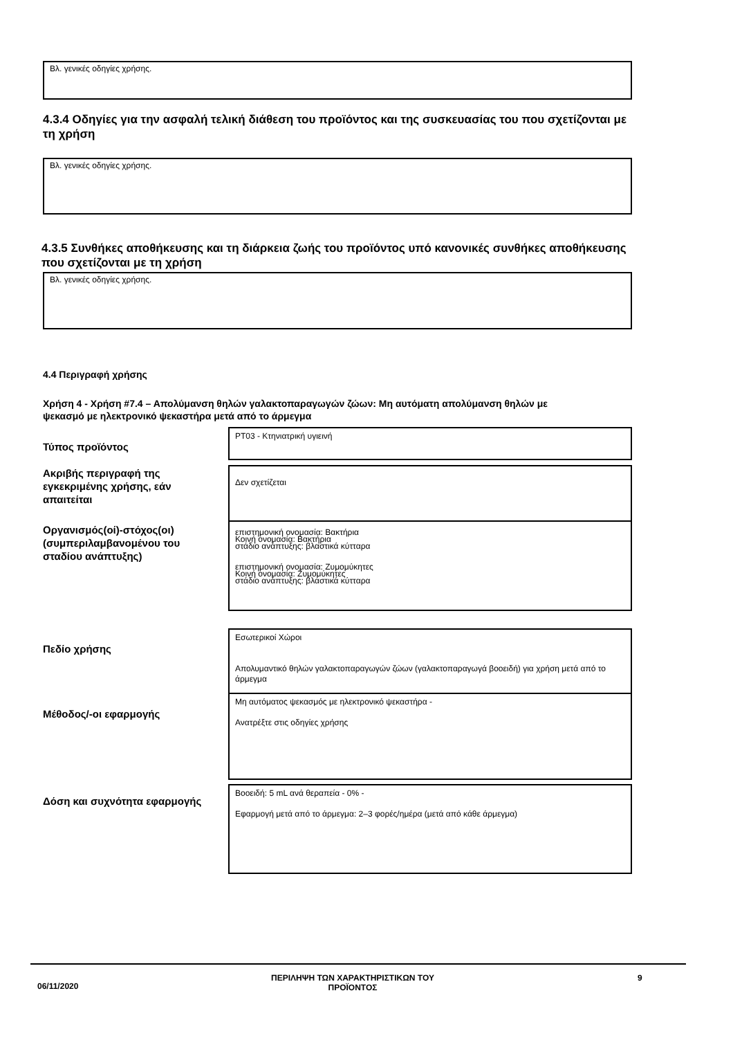Βλ. γενικές οδηγίες χρήσης.
4.3.4 Οδηγίες για την ασφαλή τελική διάθεση του προϊόντος και της συσκευασίας του που σχετίζονται με τη χρήση
Βλ. γενικές οδηγίες χρήσης.
4.3.5 Συνθήκες αποθήκευσης και τη διάρκεια ζωής του προϊόντος υπό κανονικές συνθήκες αποθήκευσης που σχετίζονται με τη χρήση
Βλ. γενικές οδηγίες χρήσης.
4.4 Περιγραφή χρήσης
Χρήση 4 - Χρήση #7.4 – Απολύμανση θηλών γαλακτοπαραγωγών ζώων: Μη αυτόματη απολύμανση θηλών με ψεκασμό με ηλεκτρονικό ψεκαστήρα μετά από το άρμεγμα
Τύπος προϊόντος
PT03 - Κτηνιατρική υγιεινή
Ακριβής περιγραφή της εγκεκριμένης χρήσης, εάν απαιτείται
Δεν σχετίζεται
Οργανισμός(οί)-στόχος(οι) (συμπεριλαμβανομένου του σταδίου ανάπτυξης)
επιστημονική ονομασία: Βακτήρια
Κοινή ονομασία: Βακτήρια
στάδιο ανάπτυξης: βλαστικά κύτταρα
επιστημονική ονομασία: Ζυμομύκητες
Κοινή ονομασία: Ζυμομύκητες
στάδιο ανάπτυξης: βλαστικά κύτταρα
Πεδίο χρήσης
Εσωτερικοί Χώροι
Απολυμαντικό θηλών γαλακτοπαραγωγών ζώων (γαλακτοπαραγωγά βοοειδή) για χρήση μετά από το άρμεγμα
Μέθοδος/-οι εφαρμογής
Μη αυτόματος ψεκασμός με ηλεκτρονικό ψεκαστήρα -
Ανατρέξτε στις οδηγίες χρήσης
Δόση και συχνότητα εφαρμογής
Βοοειδή: 5 mL ανά θεραπεία - 0% -
Εφαρμογή μετά από το άρμεγμα: 2–3 φορές/ημέρα (μετά από κάθε άρμεγμα)
06/11/2020
ΠΕΡΙΛΗΨΗ ΤΩΝ ΧΑΡΑΚΤΗΡΙΣΤΙΚΩΝ ΤΟΥ ΠΡΟΪΟΝΤΟΣ
9